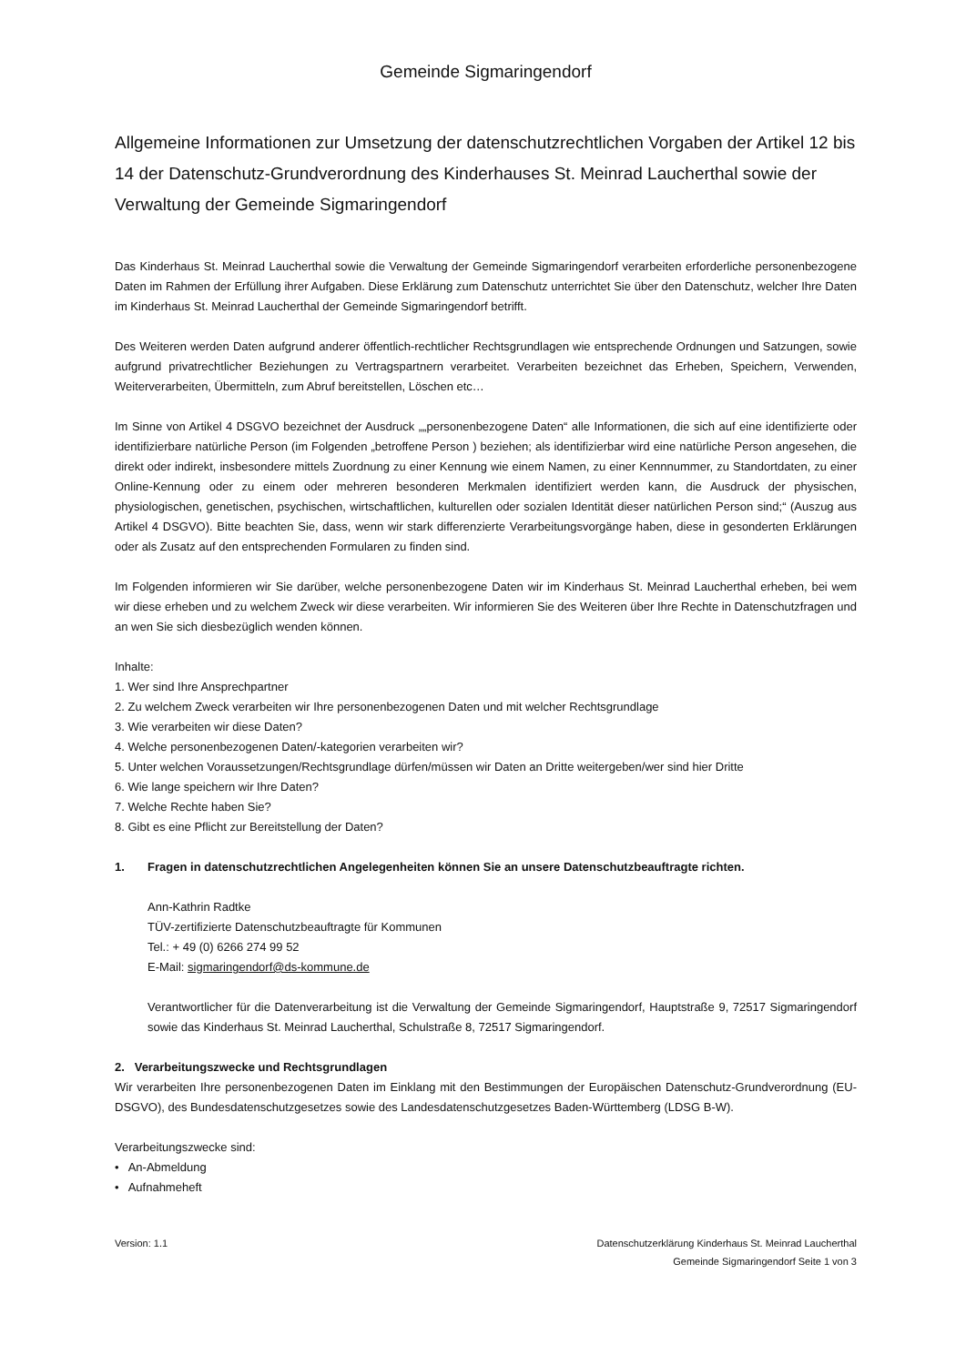Gemeinde Sigmaringendorf
Allgemeine Informationen zur Umsetzung der datenschutzrechtlichen Vorgaben der Artikel 12 bis 14 der Datenschutz-Grundverordnung des Kinderhauses St. Meinrad Laucherthal sowie der Verwaltung der Gemeinde Sigmaringendorf
Das Kinderhaus St. Meinrad Laucherthal sowie die Verwaltung der Gemeinde Sigmaringendorf verarbeiten erforderliche personenbezogene Daten im Rahmen der Erfüllung ihrer Aufgaben. Diese Erklärung zum Datenschutz unterrichtet Sie über den Datenschutz, welcher Ihre Daten im Kinderhaus St. Meinrad Laucherthal der Gemeinde Sigmaringendorf betrifft.
Des Weiteren werden Daten aufgrund anderer öffentlich-rechtlicher Rechtsgrundlagen wie entsprechende Ordnungen und Satzungen, sowie aufgrund privatrechtlicher Beziehungen zu Vertragspartnern verarbeitet. Verarbeiten bezeichnet das Erheben, Speichern, Verwenden, Weiterverarbeiten, Übermitteln, zum Abruf bereitstellen, Löschen etc…
Im Sinne von Artikel 4 DSGVO bezeichnet der Ausdruck „„personenbezogene Daten“ alle Informationen, die sich auf eine identifizierte oder identifizierbare natürliche Person (im Folgenden „betroffene Person ) beziehen; als identifizierbar wird eine natürliche Person angesehen, die direkt oder indirekt, insbesondere mittels Zuordnung zu einer Kennung wie einem Namen, zu einer Kennnummer, zu Standortdaten, zu einer Online-Kennung oder zu einem oder mehreren besonderen Merkmalen identifiziert werden kann, die Ausdruck der physischen, physiologischen, genetischen, psychischen, wirtschaftlichen, kulturellen oder sozialen Identität dieser natürlichen Person sind;“ (Auszug aus Artikel 4 DSGVO). Bitte beachten Sie, dass, wenn wir stark differenzierte Verarbeitungsvorgänge haben, diese in gesonderten Erklärungen oder als Zusatz auf den entsprechenden Formularen zu finden sind.
Im Folgenden informieren wir Sie darüber, welche personenbezogene Daten wir im Kinderhaus St. Meinrad Laucherthal erheben, bei wem wir diese erheben und zu welchem Zweck wir diese verarbeiten. Wir informieren Sie des Weiteren über Ihre Rechte in Datenschutzfragen und an wen Sie sich diesbezüglich wenden können.
Inhalte:
1. Wer sind Ihre Ansprechpartner
2. Zu welchem Zweck verarbeiten wir Ihre personenbezogenen Daten und mit welcher Rechtsgrundlage
3. Wie verarbeiten wir diese Daten?
4. Welche personenbezogenen Daten/-kategorien verarbeiten wir?
5. Unter welchen Voraussetzungen/Rechtsgrundlage dürfen/müssen wir Daten an Dritte weitergeben/wer sind hier Dritte
6. Wie lange speichern wir Ihre Daten?
7. Welche Rechte haben Sie?
8. Gibt es eine Pflicht zur Bereitstellung der Daten?
1. Fragen in datenschutzrechtlichen Angelegenheiten können Sie an unsere Datenschutzbeauftragte richten.
Ann-Kathrin Radtke
TÜV-zertifizierte Datenschutzbeauftragte für Kommunen
Tel.: + 49 (0) 6266 274 99 52
E-Mail: sigmaringendorf@ds-kommune.de
Verantwortlicher für die Datenverarbeitung ist die Verwaltung der Gemeinde Sigmaringendorf, Hauptstraße 9, 72517 Sigmaringendorf sowie das Kinderhaus St. Meinrad Laucherthal, Schulstraße 8, 72517 Sigmaringendorf.
2. Verarbeitungszwecke und Rechtsgrundlagen
Wir verarbeiten Ihre personenbezogenen Daten im Einklang mit den Bestimmungen der Europäischen Datenschutz-Grundverordnung (EU-DSGVO), des Bundesdatenschutzgesetzes sowie des Landesdatenschutzgesetzes Baden-Württemberg (LDSG B-W).
Verarbeitungszwecke sind:
• An-Abmeldung
• Aufnahmeheft
Version: 1.1 Datenschutzerklärung Kinderhaus St. Meinrad Laucherthal
Gemeinde Sigmaringendorf Seite 1 von 3